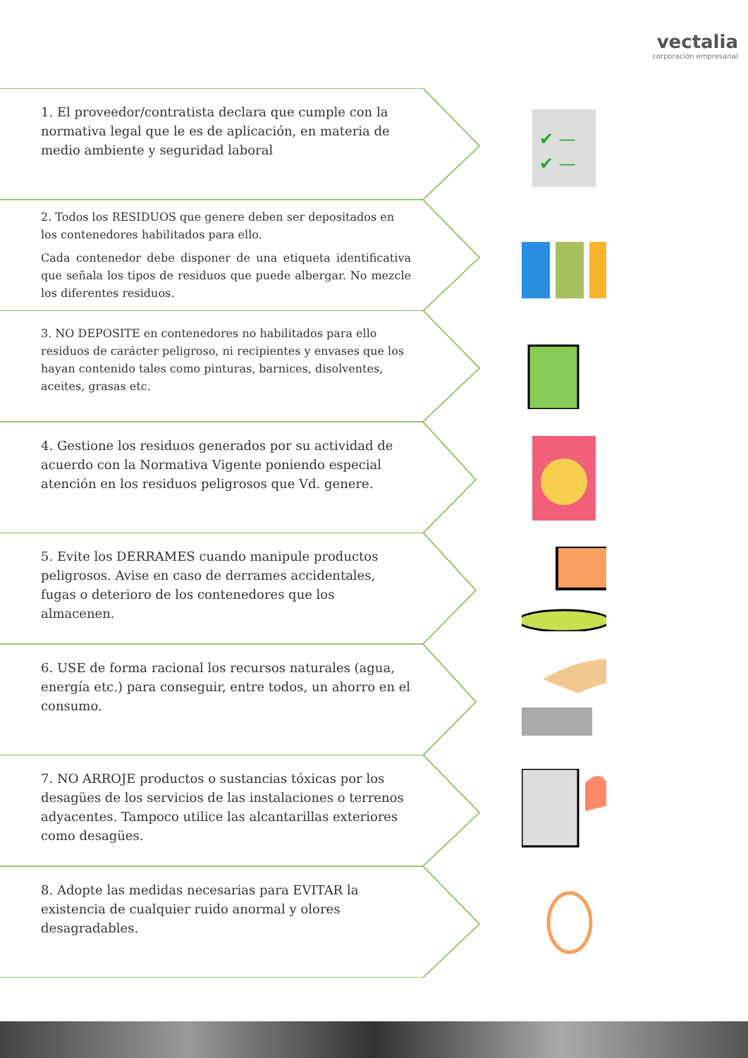vectalia
corporación empresarial
1. El proveedor/contratista declara que cumple con la normativa legal que le es de aplicación, en materia de medio ambiente y seguridad laboral
✔ —
✔ —
2. Todos los RESIDUOS que genere deben ser depositados en los contenedores habilitados para ello.
Cada contenedor debe disponer de una etiqueta identificativa que señala los tipos de residuos que puede albergar. No mezcle los diferentes residuos.
3. NO DEPOSITE en contenedores no habilitados para ello residuos de carácter peligroso, ni recipientes y envases que los hayan contenido tales como pinturas, barnices, disolventes, aceites, grasas etc.
4. Gestione los residuos generados por su actividad de acuerdo con la Normativa Vigente poniendo especial atención en los residuos peligrosos que Vd. genere.
5. Evite los DERRAMES cuando manipule productos peligrosos. Avise en caso de derrames accidentales, fugas o deterioro de los contenedores que los almacenen.
6. USE de forma racional los recursos naturales (agua, energía etc.) para conseguir, entre todos, un ahorro en el consumo.
7. NO ARROJE productos o sustancias tóxicas por los desagües de los servicios de las instalaciones o terrenos adyacentes. Tampoco utilice las alcantarillas exteriores como desagües.
8. Adopte las medidas necesarias para EVITAR la existencia de cualquier ruido anormal y olores desagradables.